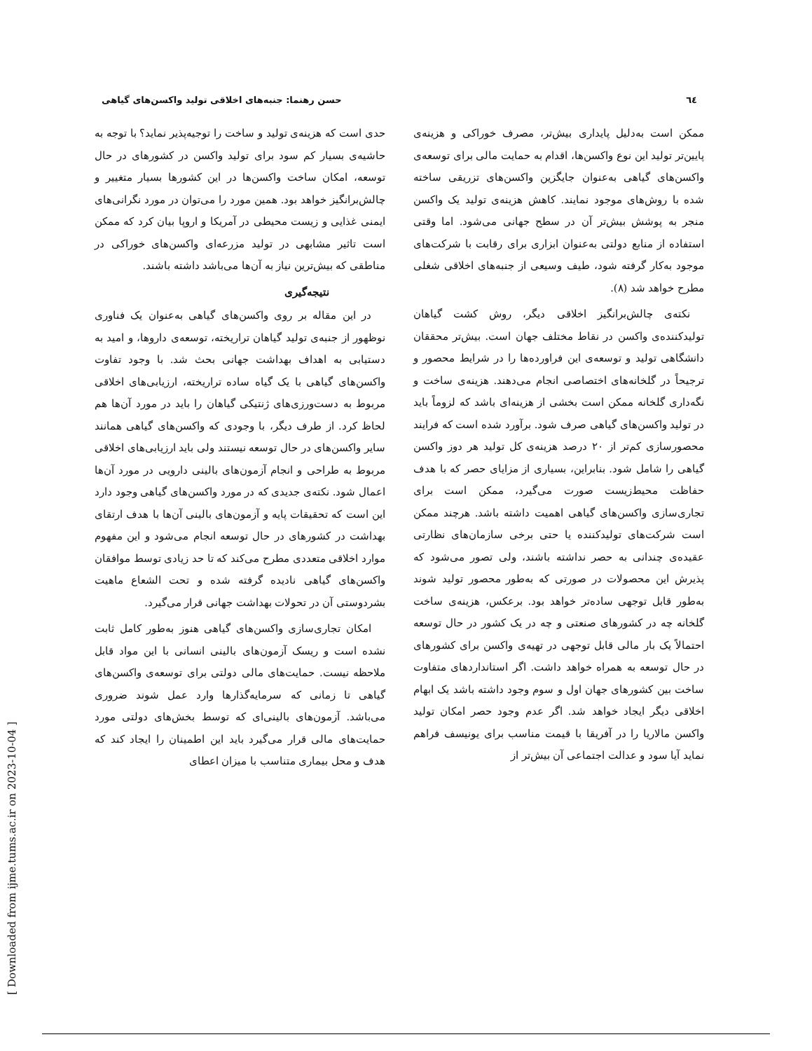٦٤ حسن رهنما: جنبه‌های اخلاقی تولید واکسن‌های گیاهی
ممکن است به‌دلیل پایداری بیش‌تر، مصرف خوراکی و هزینه‌ی پایین‌تر تولید این نوع واکسن‌ها، اقدام به حمایت مالی برای توسعه‌ی واکسن‌های گیاهی به‌عنوان جایگزین واکسن‌های تزریقی ساخته شده با روش‌های موجود نمایند. کاهش هزینه‌ی تولید یک واکسن منجر به پوشش بیش‌تر آن در سطح جهانی می‌شود. اما وقتی استفاده از منابع دولتی به‌عنوان ابزاری برای رقابت با شرکت‌های موجود به‌کار گرفته شود، طیف وسیعی از جنبه‌های اخلاقی شغلی مطرح خواهد شد (٨).
نکته‌ی چالش‌برانگیز اخلاقی دیگر، روش کشت گیاهان تولیدکننده‌ی واکسن در نقاط مختلف جهان است. بیش‌تر محققان دانشگاهی تولید و توسعه‌ی این فراورده‌ها را در شرایط محصور و ترجیحاً در گلخانه‌های اختصاصی انجام می‌دهند. هزینه‌ی ساخت و نگه‌داری گلخانه ممکن است بخشی از هزینه‌ای باشد که لزوماً باید در تولید واکسن‌های گیاهی صرف شود. برآورد شده است که فرایند محصورسازی کم‌تر از ٢٠ درصد هزینه‌ی کل تولید هر دوز واکسن گیاهی را شامل شود. بنابراین، بسیاری از مزایای حصر که با هدف حفاظت محیط‌زیست صورت می‌گیرد، ممکن است برای تجاری‌سازی واکسن‌های گیاهی اهمیت داشته باشد. هرچند ممکن است شرکت‌های تولیدکننده یا حتی برخی سازمان‌های نظارتی عقیده‌ی چندانی به حصر نداشته باشند، ولی تصور می‌شود که پذیرش این محصولات در صورتی که به‌طور محصور تولید شوند به‌طور قابل توجهی ساده‌تر خواهد بود. برعکس، هزینه‌ی ساخت گلخانه چه در کشورهای صنعتی و چه در یک کشور در حال توسعه احتمالاً یک بار مالی قابل توجهی در تهیه‌ی واکسن برای کشورهای در حال توسعه به همراه خواهد داشت. اگر استانداردهای متفاوت ساخت بین کشورهای جهان اول و سوم وجود داشته باشد یک ابهام اخلاقی دیگر ایجاد خواهد شد. اگر عدم وجود حصر امکان تولید واکسن مالاریا را در آفریقا با قیمت مناسب برای یونیسف فراهم نماید آیا سود و عدالت اجتماعی آن بیش‌تر از
حدی است که هزینه‌ی تولید و ساخت را توجیه‌پذیر نماید؟ با توجه به حاشیه‌ی بسیار کم سود برای تولید واکسن در کشورهای در حال توسعه، امکان ساخت واکسن‌ها در این کشورها بسیار متغییر و چالش‌برانگیز خواهد بود. همین مورد را می‌توان در مورد نگرانی‌های ایمنی غذایی و زیست محیطی در آمریکا و اروپا بیان کرد که ممکن است تاثیر مشابهی در تولید مزرعه‌ای واکسن‌های خوراکی در مناطقی که بیش‌ترین نیاز به آن‌ها می‌باشد داشته باشند.
نتیجه‌گیری
در این مقاله بر روی واکسن‌های گیاهی به‌عنوان یک فناوری نوظهور از جنبه‌ی تولید گیاهان تراریخته، توسعه‌ی داروها، و امید به دستیابی به اهداف بهداشت جهانی بحث شد. با وجود تفاوت واکسن‌های گیاهی با یک گیاه ساده تراریخته، ارزیابی‌های اخلاقی مربوط به دست‌ورزی‌های ژنتیکی گیاهان را باید در مورد آن‌ها هم لحاظ کرد. از طرف دیگر، با وجودی که واکسن‌های گیاهی همانند سایر واکسن‌های در حال توسعه نیستند ولی باید ارزیابی‌های اخلاقی مربوط به طراحی و انجام آزمون‌های بالینی دارویی در مورد آن‌ها اعمال شود. نکته‌ی جدیدی که در مورد واکسن‌های گیاهی وجود دارد این است که تحقیقات پایه و آزمون‌های بالینی آن‌ها با هدف ارتقای بهداشت در کشورهای در حال توسعه انجام می‌شود و این مفهوم موارد اخلاقی متعددی مطرح می‌کند که تا حد زیادی توسط موافقان واکسن‌های گیاهی نادیده گرفته شده و تحت الشعاع ماهیت بشردوستی آن در تحولات بهداشت جهانی قرار می‌گیرد.
امکان تجاری‌سازی واکسن‌های گیاهی هنوز به‌طور کامل ثابت نشده است و ریسک آزمون‌های بالینی انسانی با این مواد قابل ملاحظه نیست. حمایت‌های مالی دولتی برای توسعه‌ی واکسن‌های گیاهی تا زمانی که سرمایه‌گذارها وارد عمل شوند ضروری می‌باشد. آزمون‌های بالینی‌ای که توسط بخش‌های دولتی مورد حمایت‌های مالی قرار می‌گیرد باید این اطمینان را ایجاد کند که هدف و محل بیماری متناسب با میزان اعطای
[ Downloaded from ijme.tums.ac.ir on 2023-10-04 ]